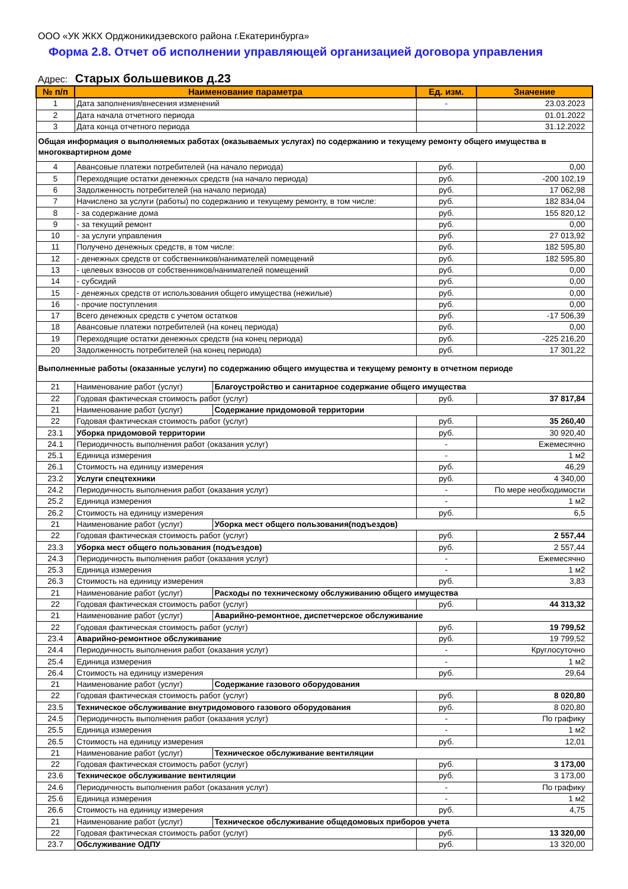ООО «УК ЖКХ Орджоникидзевского района г.Екатеринбурга»
Форма 2.8. Отчет об исполнении управляющей организацией договора управления
Адрес: Старых большевиков д.23
| № п/п | Наименование параметра | | Ед. изм. | Значение |
| --- | --- | --- | --- | --- |
| 1 | Дата заполнения/внесения изменений | | - | 23.03.2023 |
| 2 | Дата начала отчетного периода | | | 01.01.2022 |
| 3 | Дата конца отчетного периода | | | 31.12.2022 |
| Общая информация о выполняемых работах (оказываемых услугах) по содержанию и текущему ремонту общего имущества в многоквартирном доме | | | | |
| 4 | Авансовые платежи потребителей (на начало периода) | | руб. | 0,00 |
| 5 | Переходящие остатки денежных средств (на начало периода) | | руб. | -200 102,19 |
| 6 | Задолженность потребителей (на начало периода) | | руб. | 17 062,98 |
| 7 | Начислено за услуги (работы) по содержанию и текущему ремонту, в том числе: | | руб. | 182 834,04 |
| 8 | - за содержание дома | | руб. | 155 820,12 |
| 9 | - за текущий ремонт | | руб. | 0,00 |
| 10 | - за услуги управления | | руб. | 27 013,92 |
| 11 | Получено денежных средств, в том числе: | | руб. | 182 595,80 |
| 12 | - денежных средств от собственников/нанимателей помещений | | руб. | 182 595,80 |
| 13 | - целевых взносов от собственников/нанимателей помещений | | руб. | 0,00 |
| 14 | - субсидий | | руб. | 0,00 |
| 15 | - денежных средств от использования общего имущества (нежилые) | | руб. | 0,00 |
| 16 | - прочие поступления | | руб. | 0,00 |
| 17 | Всего денежных средств с учетом остатков | | руб. | -17 506,39 |
| 18 | Авансовые платежи потребителей (на конец периода) | | руб. | 0,00 |
| 19 | Переходящие остатки денежных средств (на конец периода) | | руб. | -225 216,20 |
| 20 | Задолженность потребителей (на конец периода) | | руб. | 17 301,22 |
| Выполненные работы (оказанные услуги) по содержанию общего имущества и текущему ремонту в отчетном периоде | | | | |
| 21 | Наименование работ (услуг) | Благоустройство и санитарное содержание общего имущества | | |
| 22 | Годовая фактическая стоимость работ (услуг) | | руб. | 37 817,84 |
| 21 | Наименование работ (услуг) | Содержание придомовой территории | | |
| 22 | Годовая фактическая стоимость работ (услуг) | | руб. | 35 260,40 |
| 23.1 | Уборка придомовой территории | | руб. | 30 920,40 |
| 24.1 | Периодичность выполнения работ (оказания услуг) | | - | Ежемесячно |
| 25.1 | Единица измерения | | - | 1 м2 |
| 26.1 | Стоимость на единицу измерения | | руб. | 46,29 |
| 23.2 | Услуги спецтехники | | руб. | 4 340,00 |
| 24.2 | Периодичность выполнения работ (оказания услуг) | | - | По мере необходимости |
| 25.2 | Единица измерения | | - | 1 м2 |
| 26.2 | Стоимость на единицу измерения | | руб. | 6,5 |
| 21 | Наименование работ (услуг) | Уборка мест общего пользования(подъездов) | | |
| 22 | Годовая фактическая стоимость работ (услуг) | | руб. | 2 557,44 |
| 23.3 | Уборка мест общего пользования (подъездов) | | руб. | 2 557,44 |
| 24.3 | Периодичность выполнения работ (оказания услуг) | | - | Ежемесячно |
| 25.3 | Единица измерения | | - | 1 м2 |
| 26.3 | Стоимость на единицу измерения | | руб. | 3,83 |
| 21 | Наименование работ (услуг) | Расходы по техническому обслуживанию общего имущества | | |
| 22 | Годовая фактическая стоимость работ (услуг) | | руб. | 44 313,32 |
| 21 | Наименование работ (услуг) | Аварийно-ремонтное, диспетчерское обслуживание | | |
| 22 | Годовая фактическая стоимость работ (услуг) | | руб. | 19 799,52 |
| 23.4 | Аварийно-ремонтное обслуживание | | руб. | 19 799,52 |
| 24.4 | Периодичность выполнения работ (оказания услуг) | | - | Круглосуточно |
| 25.4 | Единица измерения | | - | 1 м2 |
| 26.4 | Стоимость на единицу измерения | | руб. | 29,64 |
| 21 | Наименование работ (услуг) | Содержание газового оборудования | | |
| 22 | Годовая фактическая стоимость работ (услуг) | | руб. | 8 020,80 |
| 23.5 | Техническое обслуживание внутридомового газового оборудования | | руб. | 8 020,80 |
| 24.5 | Периодичность выполнения работ (оказания услуг) | | - | По графику |
| 25.5 | Единица измерения | | - | 1 м2 |
| 26.5 | Стоимость на единицу измерения | | руб. | 12,01 |
| 21 | Наименование работ (услуг) | Техническое обслуживание вентиляции | | |
| 22 | Годовая фактическая стоимость работ (услуг) | | руб. | 3 173,00 |
| 23.6 | Техническое обслуживание вентиляции | | руб. | 3 173,00 |
| 24.6 | Периодичность выполнения работ (оказания услуг) | | - | По графику |
| 25.6 | Единица измерения | | - | 1 м2 |
| 26.6 | Стоимость на единицу измерения | | руб. | 4,75 |
| 21 | Наименование работ (услуг) | Техническое обслуживание общедомовых приборов учета | | |
| 22 | Годовая фактическая стоимость работ (услуг) | | руб. | 13 320,00 |
| 23.7 | Обслуживание ОДПУ | | руб. | 13 320,00 |